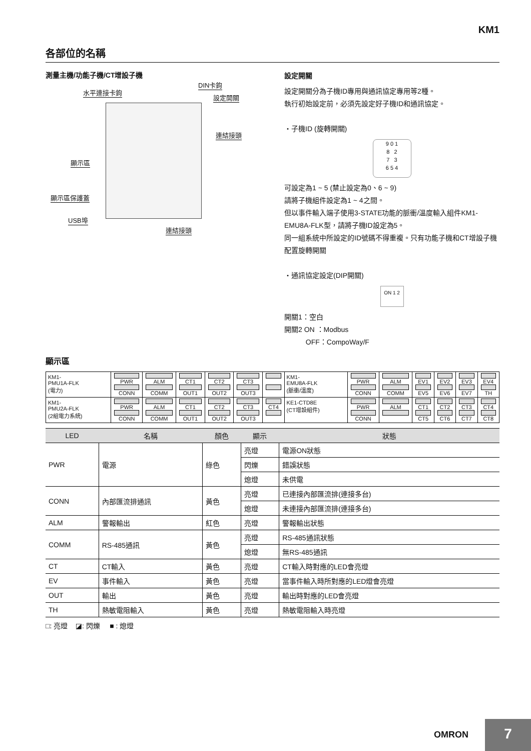KM1
各部位的名稱
測量主機/功能子機/CT增設子機
水平連接卡鉤
DIN卡鉤
設定開關
連結接頭
顯示區
顯示區保護蓋
USB埠
連結接頭
設定開關
設定開關分為子機ID專用與通訊協定專用等2種。
執行初始設定前，必須先設定好子機ID和通訊協定。
・子機ID (旋轉開關)
9 0 1
8 2
7 3
6 5 4
可設定為1 ~ 5 (禁止設定為0、6 ~ 9)
請將子機組件設定為1 ~ 4之間。
但以事件輸入端子使用3-STATE功能的脈衝/溫度輸入組件KM1-EMU8A-FLK型，請將子機ID設定為5。
同一組系統中所設定的ID號碼不得重複。只有功能子機和CT增設子機配置旋轉開關
・通訊協定設定(DIP開關)
ON 1 2
開關1：空白
開關2 ON ：Modbus
OFF：CompoWay/F
顯示區
| KM1- PMU1A-FLK (電力) | PWR CONN | ALM COMM | CT1 OUT1 | CT2 OUT2 | CT3 OUT3 | | KM1- EMU8A-FLK (脈衝/溫度) | PWR CONN | ALM COMM | EV1 EV5 | EV2 EV6 | EV3 EV7 | EV4 TH |
| KM1- PMU2A-FLK (2組電力系統) | PWR CONN | ALM COMM | CT1 OUT1 | CT2 OUT2 | CT3 OUT3 | CT4 | KE1-CTD8E (CT增設組件) | PWR CONN | ALM | CT1 CT5 | CT2 CT6 | CT3 CT7 | CT4 CT8 |
| LED | 名稱 | 顏色 | 顯示 | 狀態 |
| --- | --- | --- | --- | --- |
| PWR | 電源 | 綠色 | 亮燈 | 電源ON狀態 |
| | | | 閃爍 | 錯誤狀態 |
| | | | 熄燈 | 未供電 |
| CONN | 內部匯流排通訊 | 黃色 | 亮燈 | 已連接內部匯流排(連接多台) |
| | | | 熄燈 | 未連接內部匯流排(連接多台) |
| ALM | 警報輸出 | 紅色 | 亮燈 | 警報輸出狀態 |
| COMM | RS-485通訊 | 黃色 | 亮燈 | RS-485通訊狀態 |
| | | | 熄燈 | 無RS-485通訊 |
| CT | CT輸入 | 黃色 | 亮燈 | CT輸入時對應的LED會亮燈 |
| EV | 事件輸入 | 黃色 | 亮燈 | 當事件輸入時所對應的LED燈會亮燈 |
| OUT | 輸出 | 黃色 | 亮燈 | 輸出時對應的LED會亮燈 |
| TH | 熱敏電阻輸入 | 黃色 | 亮燈 | 熱敏電阻輸入時亮燈 |
□: 亮燈 ◪: 閃爍 ■ : 熄燈
OMRON 7